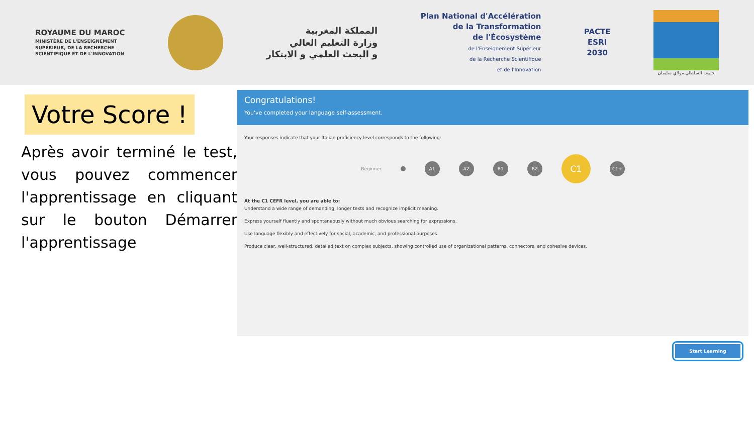ROYAUME DU MAROC
MINISTÈRE DE L'ENSEIGNEMENT
SUPÉRIEUR, DE LA RECHERCHE
SCIENTIFIQUE ET DE L'INNOVATION
المملكة المغربية
وزارة التعليم العالي
و البحث العلمي و الابتكار
Plan National d'Accélération
de la Transformation
de l'Écosystème
de l'Enseignement Supérieur
de la Recherche Scientifique
et de l'Innovation
PACTE
ESRI
2030
جامعة السلطان مولاي سليمان
Votre Score !
Après avoir terminé le test, vous pouvez commencer l'apprentissage en cliquant sur le bouton Démarrer l'apprentissage
Congratulations!
You've completed your language self-assessment.
Your responses indicate that your Italian proficiency level corresponds to the following:
Beginner
A1 A2 B1 B2
C1
C1+
At the C1 CEFR level, you are able to:
Understand a wide range of demanding, longer texts and recognize implicit meaning.
Express yourself fluently and spontaneously without much obvious searching for expressions.
Use language flexibly and effectively for social, academic, and professional purposes.
Produce clear, well-structured, detailed text on complex subjects, showing controlled use of organizational patterns, connectors, and cohesive devices.
Start Learning